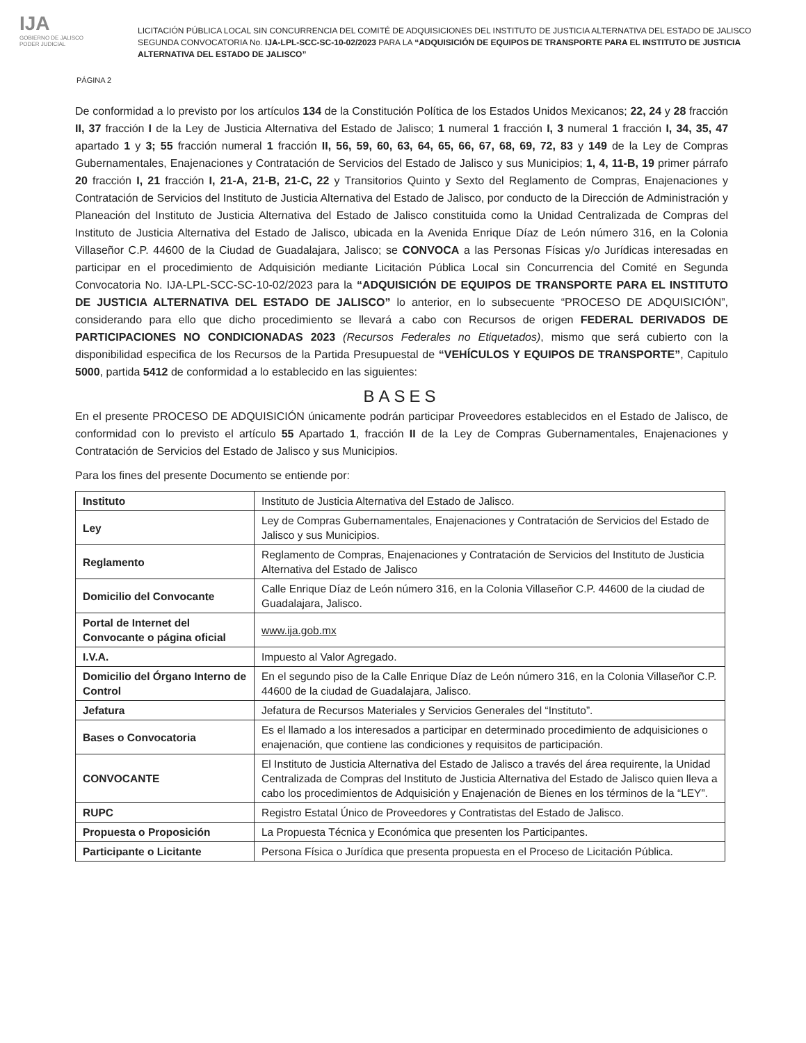IJA
GOBIERNO DE JALISCO
PODER JUDICIAL
LICITACIÓN PÚBLICA LOCAL SIN CONCURRENCIA DEL COMITÉ DE ADQUISICIONES DEL INSTITUTO DE JUSTICIA ALTERNATIVA DEL ESTADO DE JALISCO SEGUNDA CONVOCATORIA No. IJA-LPL-SCC-SC-10-02/2023 PARA LA “ADQUISICIÓN DE EQUIPOS DE TRANSPORTE PARA EL INSTITUTO DE JUSTICIA ALTERNATIVA DEL ESTADO DE JALISCO”
PÁGINA 2
De conformidad a lo previsto por los artículos 134 de la Constitución Política de los Estados Unidos Mexicanos; 22, 24 y 28 fracción II, 37 fracción I de la Ley de Justicia Alternativa del Estado de Jalisco; 1 numeral 1 fracción I, 3 numeral 1 fracción I, 34, 35, 47 apartado 1 y 3; 55 fracción numeral 1 fracción II, 56, 59, 60, 63, 64, 65, 66, 67, 68, 69, 72, 83 y 149 de la Ley de Compras Gubernamentales, Enajenaciones y Contratación de Servicios del Estado de Jalisco y sus Municipios; 1, 4, 11-B, 19 primer párrafo 20 fracción I, 21 fracción I, 21-A, 21-B, 21-C, 22 y Transitorios Quinto y Sexto del Reglamento de Compras, Enajenaciones y Contratación de Servicios del Instituto de Justicia Alternativa del Estado de Jalisco, por conducto de la Dirección de Administración y Planeación del Instituto de Justicia Alternativa del Estado de Jalisco constituida como la Unidad Centralizada de Compras del Instituto de Justicia Alternativa del Estado de Jalisco, ubicada en la Avenida Enrique Díaz de León número 316, en la Colonia Villaseñor C.P. 44600 de la Ciudad de Guadalajara, Jalisco; se CONVOCA a las Personas Físicas y/o Jurídicas interesadas en participar en el procedimiento de Adquisición mediante Licitación Pública Local sin Concurrencia del Comité en Segunda Convocatoria No. IJA-LPL-SCC-SC-10-02/2023 para la “ADQUISICIÓN DE EQUIPOS DE TRANSPORTE PARA EL INSTITUTO DE JUSTICIA ALTERNATIVA DEL ESTADO DE JALISCO” lo anterior, en lo subsecuente “PROCESO DE ADQUISICIÓN”, considerando para ello que dicho procedimiento se llevará a cabo con Recursos de origen FEDERAL DERIVADOS DE PARTICIPACIONES NO CONDICIONADAS 2023 (Recursos Federales no Etiquetados), mismo que será cubierto con la disponibilidad especifica de los Recursos de la Partida Presupuestal de “VEHÍCULOS Y EQUIPOS DE TRANSPORTE”, Capitulo 5000, partida 5412 de conformidad a lo establecido en las siguientes:
BASES
En el presente PROCESO DE ADQUISICIÓN únicamente podrán participar Proveedores establecidos en el Estado de Jalisco, de conformidad con lo previsto el artículo 55 Apartado 1, fracción II de la Ley de Compras Gubernamentales, Enajenaciones y Contratación de Servicios del Estado de Jalisco y sus Municipios.
Para los fines del presente Documento se entiende por:
| Instituto | Instituto de Justicia Alternativa del Estado de Jalisco. |
| Ley | Ley de Compras Gubernamentales, Enajenaciones y Contratación de Servicios del Estado de Jalisco y sus Municipios. |
| Reglamento | Reglamento de Compras, Enajenaciones y Contratación de Servicios del Instituto de Justicia Alternativa del Estado de Jalisco |
| Domicilio del Convocante | Calle Enrique Díaz de León número 316, en la Colonia Villaseñor C.P. 44600 de la ciudad de Guadalajara, Jalisco. |
| Portal de Internet del Convocante o página oficial | www.ija.gob.mx |
| I.V.A. | Impuesto al Valor Agregado. |
| Domicilio del Órgano Interno de Control | En el segundo piso de la Calle Enrique Díaz de León número 316, en la Colonia Villaseñor C.P. 44600 de la ciudad de Guadalajara, Jalisco. |
| Jefatura | Jefatura de Recursos Materiales y Servicios Generales del “Instituto”. |
| Bases o Convocatoria | Es el llamado a los interesados a participar en determinado procedimiento de adquisiciones o enajenación, que contiene las condiciones y requisitos de participación. |
| CONVOCANTE | El Instituto de Justicia Alternativa del Estado de Jalisco a través del área requirente, la Unidad Centralizada de Compras del Instituto de Justicia Alternativa del Estado de Jalisco quien lleva a cabo los procedimientos de Adquisición y Enajenación de Bienes en los términos de la “LEY”. |
| RUPC | Registro Estatal Único de Proveedores y Contratistas del Estado de Jalisco. |
| Propuesta o Proposición | La Propuesta Técnica y Económica que presenten los Participantes. |
| Participante o Licitante | Persona Física o Jurídica que presenta propuesta en el Proceso de Licitación Pública. |